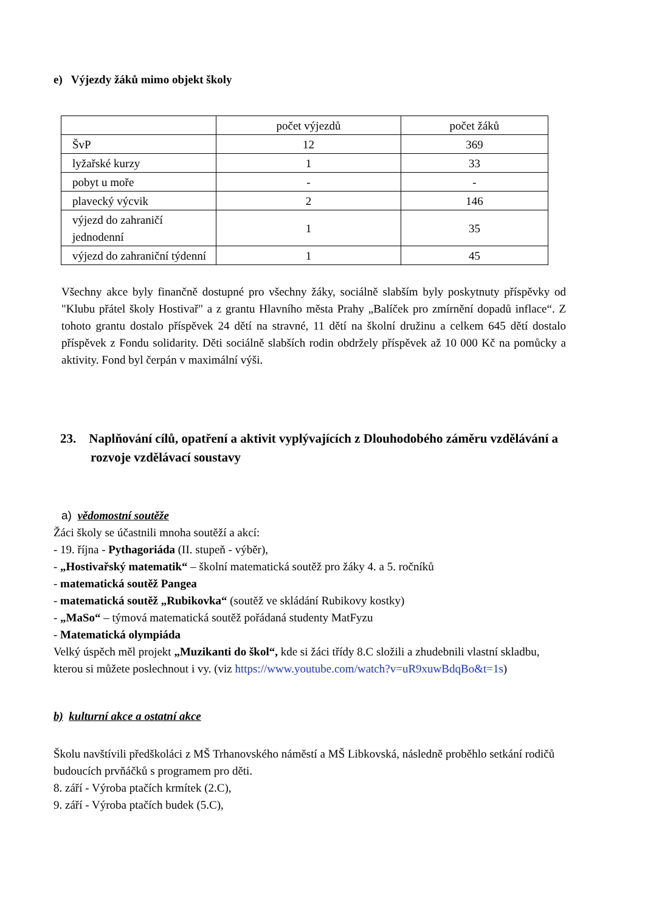e) Výjezdy žáků mimo objekt školy
| | počet výjezdů | počet žáků |
| ŠvP | 12 | 369 |
| lyžařské kurzy | 1 | 33 |
| pobyt u moře | - | - |
| plavecký výcvik | 2 | 146 |
| výjezd do zahraničí jednodenní | 1 | 35 |
| výjezd do zahraniční týdenní | 1 | 45 |
Všechny akce byly finančně dostupné pro všechny žáky, sociálně slabším byly poskytnuty příspěvky od "Klubu přátel školy Hostivař" a z grantu Hlavního města Prahy „Balíček pro zmírnění dopadů inflace“. Z tohoto grantu dostalo příspěvek 24 dětí na stravné, 11 dětí na školní družinu a celkem 645 dětí dostalo příspěvek z Fondu solidarity. Děti sociálně slabších rodin obdržely příspěvek až 10 000 Kč na pomůcky a aktivity. Fond byl čerpán v maximální výši.
23. Naplňování cílů, opatření a aktivit vyplývajících z Dlouhodobého záměru vzdělávání a rozvoje vzdělávací soustavy
a) vědomostní soutěže
Žáci školy se účastnili mnoha soutěží a akcí:
- 19. října - Pythagoriáda (II. stupeň - výběr),
- „Hostivařský matematik“ – školní matematická soutěž pro žáky 4. a 5. ročníků
- matematická soutěž Pangea
- matematická soutěž „Rubikovka“ (soutěž ve skládání Rubikovy kostky)
- „MaSo“ – týmová matematická soutěž pořádaná studenty MatFyzu
- Matematická olympiáda
Velký úspěch měl projekt „Muzikanti do škol“, kde si žáci třídy 8.C složili a zhudebnili vlastní skladbu, kterou si můžete poslechnout i vy. (viz https://www.youtube.com/watch?v=uR9xuwBdqBo&t=1s)
b) kulturní akce a ostatní akce
Školu navštívili předškoláci z MŠ Trhanovského náměstí a MŠ Libkovská, následně proběhlo setkání rodičů budoucích prvňáčků s programem pro děti.
8. září - Výroba ptačích krmítek (2.C),
9. září - Výroba ptačích budek (5.C),